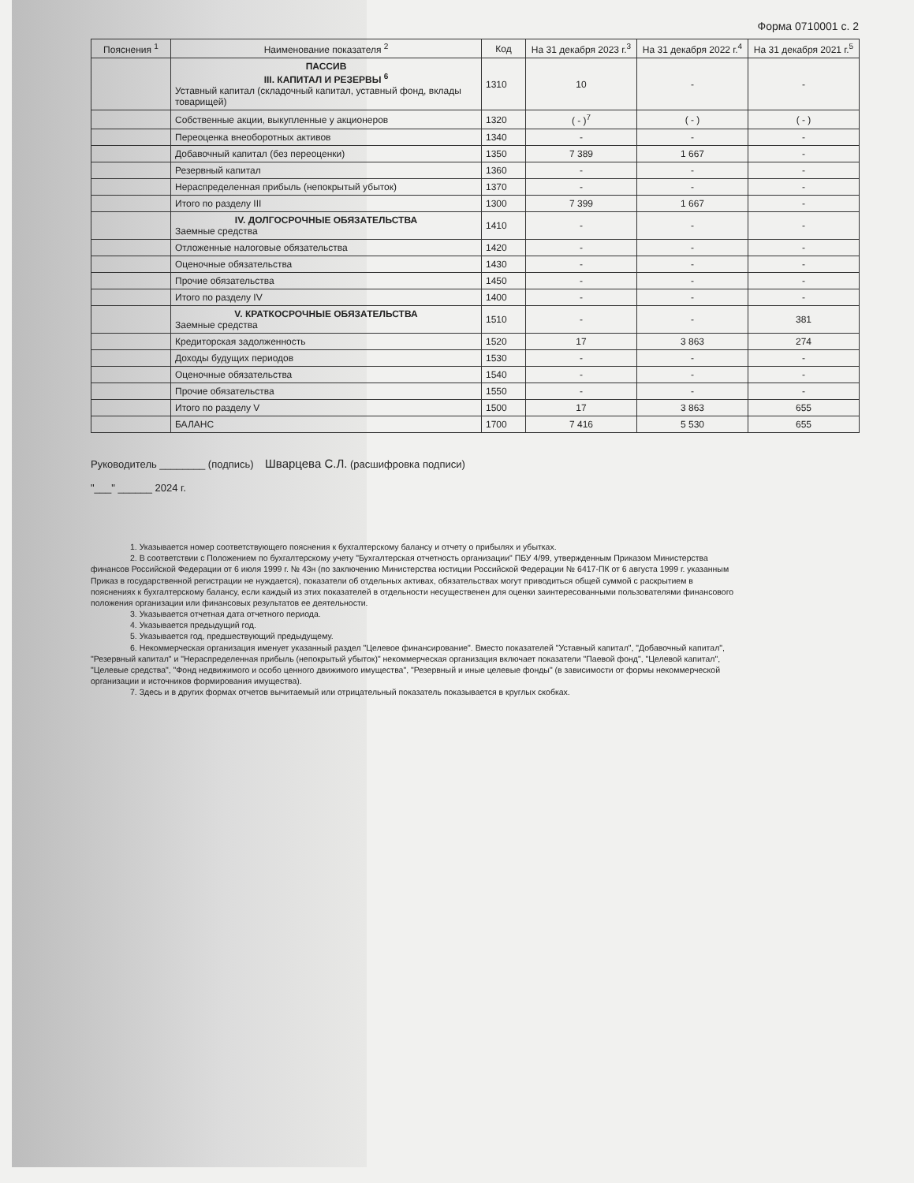Форма 0710001 с. 2
| Пояснения <sup>1</sup> | Наименование показателя <sup>2</sup> | Код | На 31 декабря 2023 г.<sup>3</sup> | На 31 декабря 2022 г.<sup>4</sup> | На 31 декабря 2021 г.<sup>5</sup> |
| --- | --- | --- | --- | --- | --- |
| | ПАССИВ III. КАПИТАЛ И РЕЗЕРВЫ <sup>6</sup> Уставный капитал (складочный капитал, уставный фонд, вклады товарищей) | 1310 | 10 | - | - |
| | Собственные акции, выкупленные у акционеров | 1320 | ( - )<sup>7</sup> | ( - ) | ( - ) |
| | Переоценка внеоборотных активов | 1340 | - | - | - |
| | Добавочный капитал (без переоценки) | 1350 | 7 389 | 1 667 | - |
| | Резервный капитал | 1360 | - | - | - |
| | Нераспределенная прибыль (непокрытый убыток) | 1370 | - | - | - |
| | Итого по разделу III | 1300 | 7 399 | 1 667 | - |
| | IV. ДОЛГОСРОЧНЫЕ ОБЯЗАТЕЛЬСТВА Заемные средства | 1410 | - | - | - |
| | Отложенные налоговые обязательства | 1420 | - | - | - |
| | Оценочные обязательства | 1430 | - | - | - |
| | Прочие обязательства | 1450 | - | - | - |
| | Итого по разделу IV | 1400 | - | - | - |
| | V. КРАТКОСРОЧНЫЕ ОБЯЗАТЕЛЬСТВА Заемные средства | 1510 | - | - | 381 |
| | Кредиторская задолженность | 1520 | 17 | 3 863 | 274 |
| | Доходы будущих периодов | 1530 | - | - | - |
| | Оценочные обязательства | 1540 | - | - | - |
| | Прочие обязательства | 1550 | - | - | - |
| | Итого по разделу V | 1500 | 17 | 3 863 | 655 |
| | БАЛАНС | 1700 | 7 416 | 5 530 | 655 |
Руководитель ________ (подпись) Шварцева С.Л. (расшифровка подписи)
"___" ______ 2024 г.
1. Указывается номер соответствующего пояснения к бухгалтерскому балансу и отчету о прибылях и убытках.
2. В соответствии с Положением по бухгалтерскому учету "Бухгалтерская отчетность организации" ПБУ 4/99, утвержденным Приказом Министерства финансов Российской Федерации от 6 июля 1999 г. № 43н (по заключению Министерства юстиции Российской Федерации № 6417-ПК от 6 августа 1999 г. указанным Приказ в государственной регистрации не нуждается), показатели об отдельных активах, обязательствах могут приводиться общей суммой с раскрытием в пояснениях к бухгалтерскому балансу, если каждый из этих показателей в отдельности несущественен для оценки заинтересованными пользователями финансового положения организации или финансовых результатов ее деятельности.
3. Указывается отчетная дата отчетного периода.
4. Указывается предыдущий год.
5. Указывается год, предшествующий предыдущему.
6. Некоммерческая организация именует указанный раздел "Целевое финансирование". Вместо показателей "Уставный капитал", "Добавочный капитал", "Резервный капитал" и "Нераспределенная прибыль (непокрытый убыток)" некоммерческая организация включает показатели "Паевой фонд", "Целевой капитал", "Целевые средства", "Фонд недвижимого и особо ценного движимого имущества", "Резервный и иные целевые фонды" (в зависимости от формы некоммерческой организации и источников формирования имущества).
7. Здесь и в других формах отчетов вычитаемый или отрицательный показатель показывается в круглых скобках.